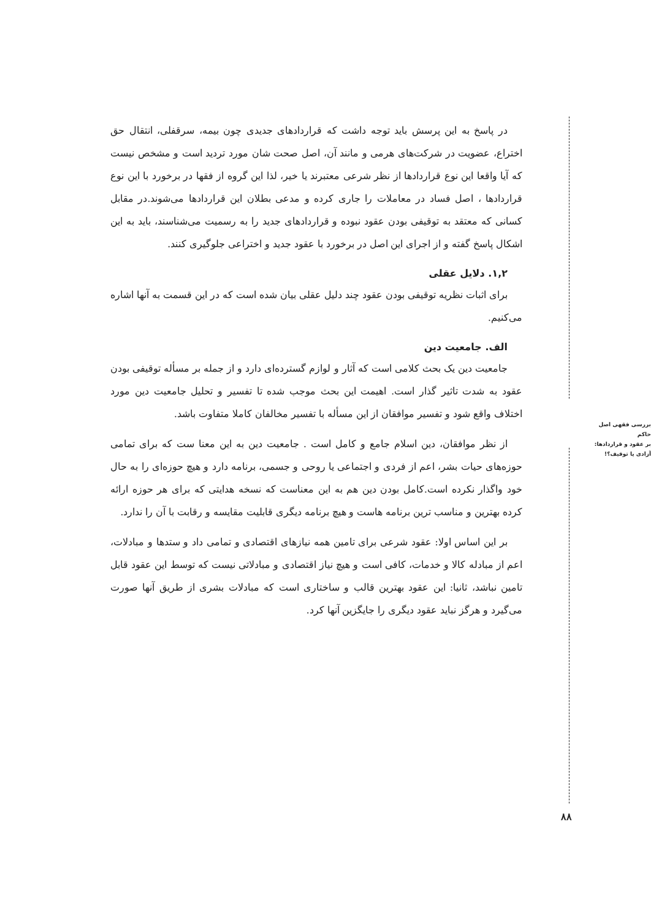بررسی فقهی اصل حاکم
بر عقود و قراردادها:
آزادی یا توقیف؟!
در پاسخ به این پرسش باید توجه داشت که قراردادهای جدیدی چون بیمه، سرقفلی، انتقال حق اختراع، عضویت در شرکت‌های هرمی و مانند آن، اصل صحت شان مورد تردید است و مشخص نیست که آیا واقعا این نوع قراردادها از نظر شرعی معتبرند یا خیر، لذا این گروه از فقها در برخورد با این نوع قراردادها ، اصل فساد در معاملات را جاری کرده و مدعی بطلان این قراردادها می‌شوند.در مقابل کسانی که معتقد به توقیفی بودن عقود نبوده و قراردادهای جدید را به رسمیت می‌شناسند، باید به این اشکال پاسخ گفته و از اجرای این اصل در برخورد با عقود جدید و اختراعی جلوگیری کنند.
۱,۲. دلایل عقلی
برای اثبات نظریه توقیفی بودن عقود چند دلیل عقلی بیان شده است که در این قسمت به آنها اشاره می‌کنیم.
الف. جامعیت دین
جامعیت دین یک بحث کلامی است که آثار و لوازم گسترده‌ای دارد و از جمله بر مسأله توقیفی بودن عقود به شدت تاثیر گذار است. اهیمت این بحث موجب شده تا تفسیر و تحلیل جامعیت دین مورد اختلاف واقع شود و تفسیر موافقان از این مسأله با تفسیر مخالفان کاملا متفاوت باشد.
از نظر موافقان، دین اسلام جامع و کامل است . جامعیت دین به این معنا ست که برای تمامی حوزه‌های حیات بشر، اعم از فردی و اجتماعی یا روحی و جسمی، برنامه دارد و هیچ حوزه‌ای را به حال خود واگذار نکرده است.کامل بودن دین هم به این معناست که نسخه هدایتی که برای هر حوزه ارائه کرده بهترین و مناسب ترین برنامه هاست و هیچ برنامه دیگری قابلیت مقایسه و رقابت با آن را ندارد.
بر این اساس اولا: عقود شرعی برای تامین همه نیازهای اقتصادی و تمامی داد و ستدها و مبادلات، اعم از مبادله کالا و خدمات، کافی است و هیچ نیاز اقتصادی و مبادلاتی نیست که توسط این عقود قابل تامین نباشد، ثانیا: این عقود بهترین قالب و ساختاری است که مبادلات بشری از طریق آنها صورت می‌گیرد و هرگز نباید عقود دیگری را جایگزین آنها کرد.
۸۸